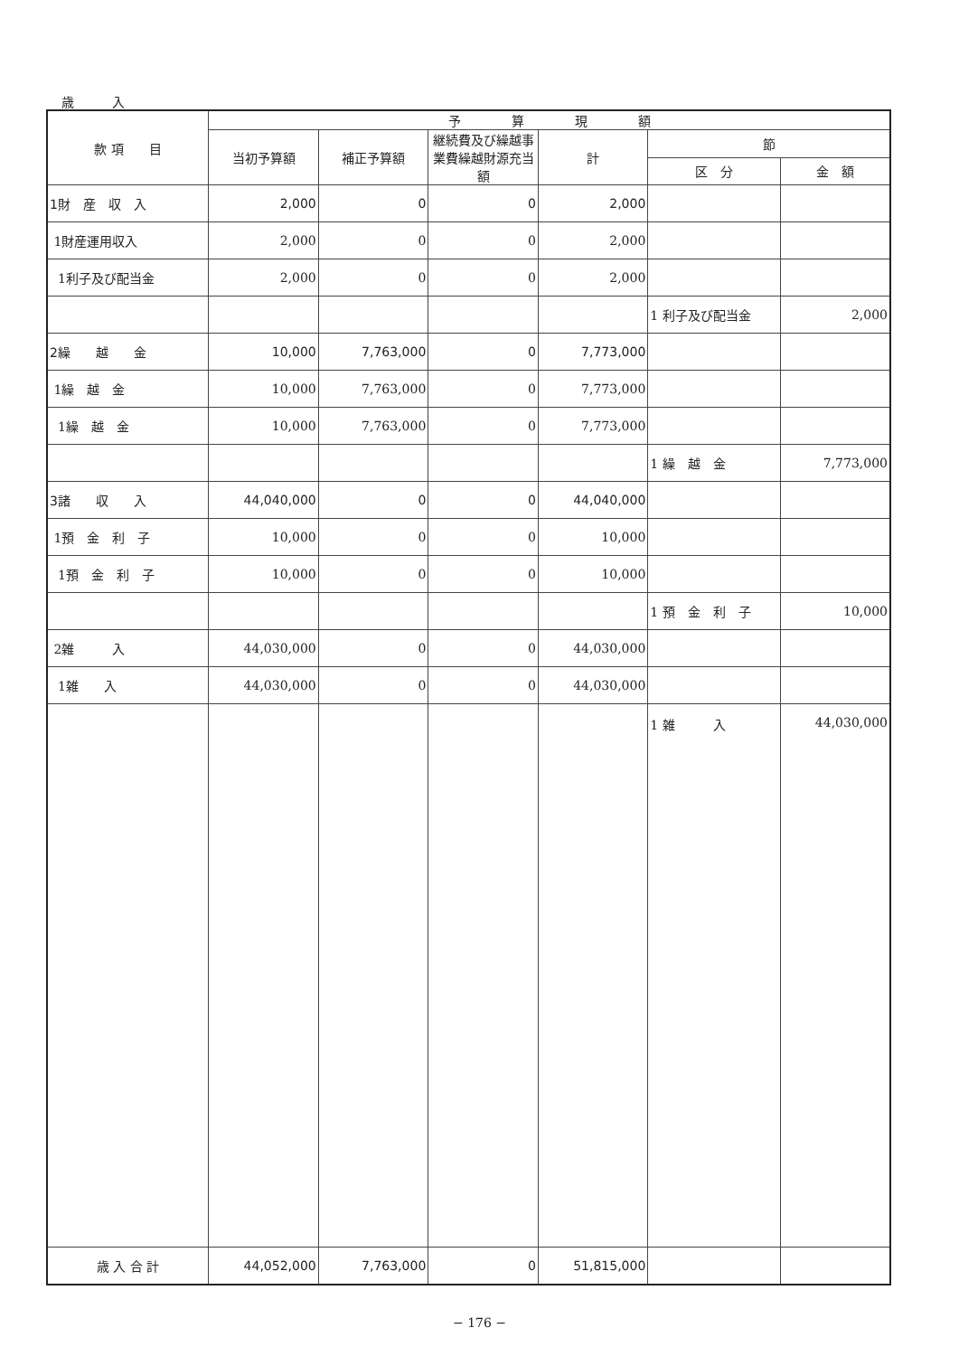歳　　　入
| 款 項 目 | 予 算 現 額 | | | | | |
| --- | --- | --- | --- | --- | --- | --- |
| | 当初予算額 | 補正予算額 | 継続費及び繰越事業費繰越財源充当額 | 計 | 節 | |
| | | | | | 区 分 | 金 額 |
| 1財 産 収 入 | 2,000 | 0 | 0 | 2,000 | | |
| 1財産運用収入 | 2,000 | 0 | 0 | 2,000 | | |
| 1利子及び配当金 | 2,000 | 0 | 0 | 2,000 | | |
| | | | | | 1 利子及び配当金 | 2,000 |
| 2繰 越 金 | 10,000 | 7,763,000 | 0 | 7,773,000 | | |
| 1繰 越 金 | 10,000 | 7,763,000 | 0 | 7,773,000 | | |
| 1繰 越 金 | 10,000 | 7,763,000 | 0 | 7,773,000 | | |
| | | | | | 1 繰 越 金 | 7,773,000 |
| 3諸 収 入 | 44,040,000 | 0 | 0 | 44,040,000 | | |
| 1預 金 利 子 | 10,000 | 0 | 0 | 10,000 | | |
| 1預 金 利 子 | 10,000 | 0 | 0 | 10,000 | | |
| | | | | | 1 預 金 利 子 | 10,000 |
| 2雑 入 | 44,030,000 | 0 | 0 | 44,030,000 | | |
| 1雑 入 | 44,030,000 | 0 | 0 | 44,030,000 | | |
| | | | | | 1 雑 入 | 44,030,000 |
| 歳 入 合 計 | 44,052,000 | 7,763,000 | 0 | 51,815,000 | | |
− 176 −